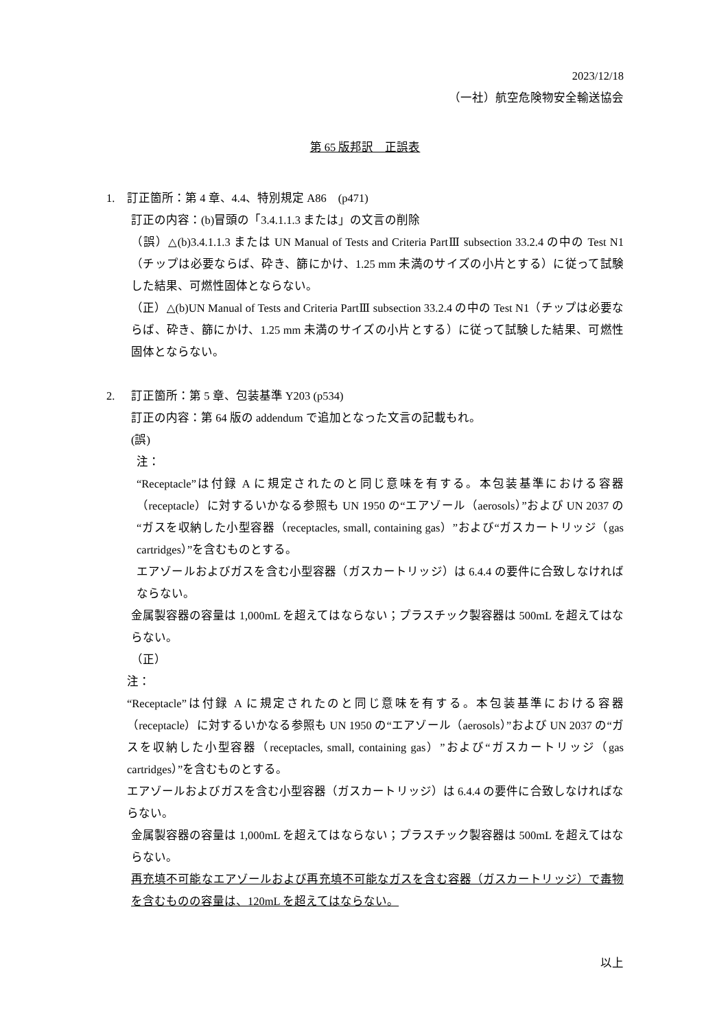2023/12/18
（一社）航空危険物安全輸送協会
第 65 版邦訳　正誤表
1. 訂正箇所：第 4 章、4.4、特別規定 A86　(p471)
訂正の内容：(b)冒頭の「3.4.1.1.3 または」の文言の削除
（誤）△(b)3.4.1.1.3 または UN Manual of Tests and Criteria PartⅢ subsection 33.2.4 の中の Test N1（チップは必要ならば、砕き、篩にかけ、1.25 mm 未満のサイズの小片とする）に従って試験した結果、可燃性固体とならない。
（正）△(b)UN Manual of Tests and Criteria PartⅢ subsection 33.2.4 の中の Test N1（チップは必要ならば、砕き、篩にかけ、1.25 mm 未満のサイズの小片とする）に従って試験した結果、可燃性固体とならない。
2. 訂正箇所：第 5 章、包装基準 Y203 (p534)
訂正の内容：第 64 版の addendum で追加となった文言の記載もれ。
(誤)
注：
“Receptacle”は付録 A に規定されたのと同じ意味を有する。本包装基準における容器（receptacle）に対するいかなる参照も UN 1950 の“エアゾール（aerosols）”および UN 2037 の“ガスを収納した小型容器（receptacles, small, containing gas）”および“ガスカートリッジ（gas cartridges）”を含むものとする。
エアゾールおよびガスを含む小型容器（ガスカートリッジ）は 6.4.4 の要件に合致しなければならない。
金属製容器の容量は 1,000mL を超えてはならない；プラスチック製容器は 500mL を超えてはならない。
（正）
注：
“Receptacle”は付録 A に規定されたのと同じ意味を有する。本包装基準における容器（receptacle）に対するいかなる参照も UN 1950 の“エアゾール（aerosols）”および UN 2037 の“ガスを収納した小型容器（receptacles, small, containing gas）”および“ガスカートリッジ（gas cartridges）”を含むものとする。
エアゾールおよびガスを含む小型容器（ガスカートリッジ）は 6.4.4 の要件に合致しなければならない。
金属製容器の容量は 1,000mL を超えてはならない；プラスチック製容器は 500mL を超えてはならない。
再充填不可能なエアゾールおよび再充填不可能なガスを含む容器（ガスカートリッジ）で毒物を含むものの容量は、120mL を超えてはならない。
以上